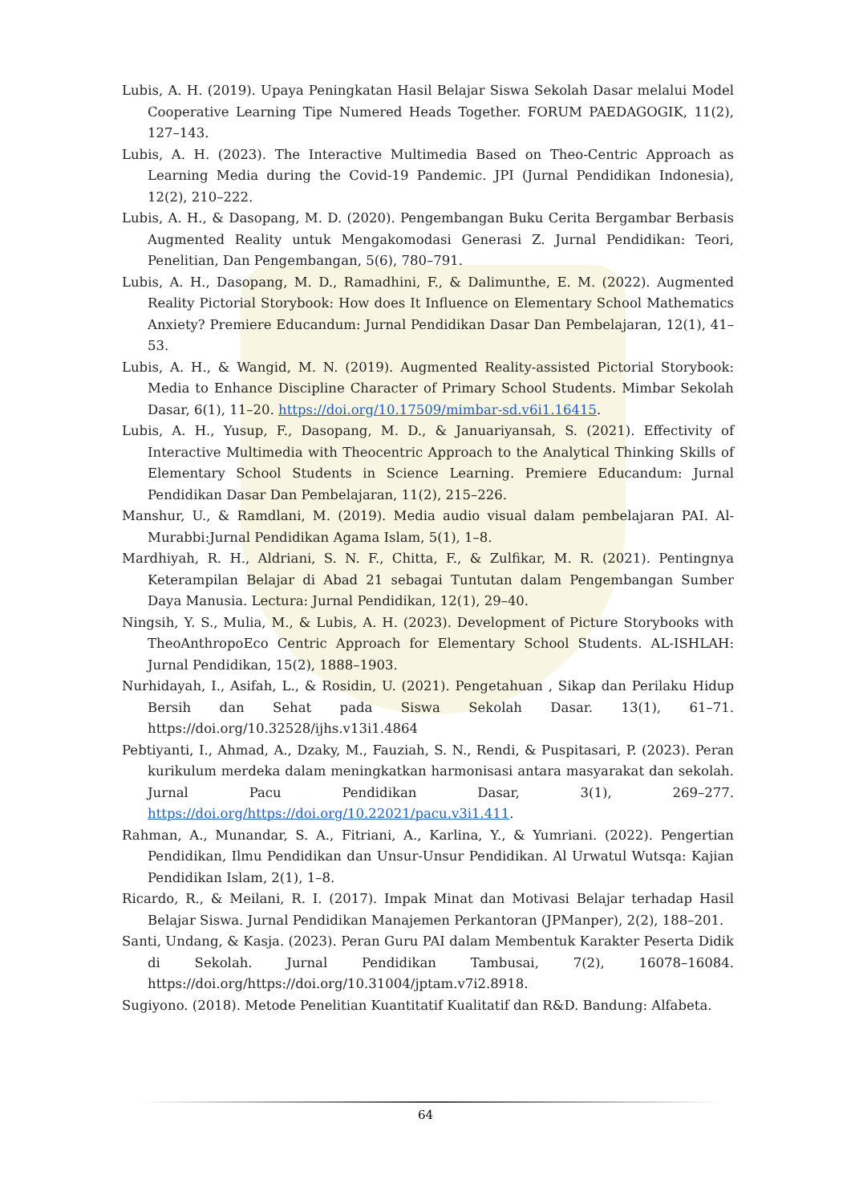Lubis, A. H. (2019). Upaya Peningkatan Hasil Belajar Siswa Sekolah Dasar melalui Model Cooperative Learning Tipe Numered Heads Together. FORUM PAEDAGOGIK, 11(2), 127–143.
Lubis, A. H. (2023). The Interactive Multimedia Based on Theo-Centric Approach as Learning Media during the Covid-19 Pandemic. JPI (Jurnal Pendidikan Indonesia), 12(2), 210–222.
Lubis, A. H., & Dasopang, M. D. (2020). Pengembangan Buku Cerita Bergambar Berbasis Augmented Reality untuk Mengakomodasi Generasi Z. Jurnal Pendidikan: Teori, Penelitian, Dan Pengembangan, 5(6), 780–791.
Lubis, A. H., Dasopang, M. D., Ramadhini, F., & Dalimunthe, E. M. (2022). Augmented Reality Pictorial Storybook: How does It Influence on Elementary School Mathematics Anxiety? Premiere Educandum: Jurnal Pendidikan Dasar Dan Pembelajaran, 12(1), 41–53.
Lubis, A. H., & Wangid, M. N. (2019). Augmented Reality-assisted Pictorial Storybook: Media to Enhance Discipline Character of Primary School Students. Mimbar Sekolah Dasar, 6(1), 11–20. https://doi.org/10.17509/mimbar-sd.v6i1.16415.
Lubis, A. H., Yusup, F., Dasopang, M. D., & Januariyansah, S. (2021). Effectivity of Interactive Multimedia with Theocentric Approach to the Analytical Thinking Skills of Elementary School Students in Science Learning. Premiere Educandum: Jurnal Pendidikan Dasar Dan Pembelajaran, 11(2), 215–226.
Manshur, U., & Ramdlani, M. (2019). Media audio visual dalam pembelajaran PAI. Al-Murabbi:Jurnal Pendidikan Agama Islam, 5(1), 1–8.
Mardhiyah, R. H., Aldriani, S. N. F., Chitta, F., & Zulfikar, M. R. (2021). Pentingnya Keterampilan Belajar di Abad 21 sebagai Tuntutan dalam Pengembangan Sumber Daya Manusia. Lectura: Jurnal Pendidikan, 12(1), 29–40.
Ningsih, Y. S., Mulia, M., & Lubis, A. H. (2023). Development of Picture Storybooks with TheoAnthropoEco Centric Approach for Elementary School Students. AL-ISHLAH: Jurnal Pendidikan, 15(2), 1888–1903.
Nurhidayah, I., Asifah, L., & Rosidin, U. (2021). Pengetahuan , Sikap dan Perilaku Hidup Bersih dan Sehat pada Siswa Sekolah Dasar. 13(1), 61–71. https://doi.org/10.32528/ijhs.v13i1.4864
Pebtiyanti, I., Ahmad, A., Dzaky, M., Fauziah, S. N., Rendi, & Puspitasari, P. (2023). Peran kurikulum merdeka dalam meningkatkan harmonisasi antara masyarakat dan sekolah. Jurnal Pacu Pendidikan Dasar, 3(1), 269–277. https://doi.org/https://doi.org/10.22021/pacu.v3i1.411.
Rahman, A., Munandar, S. A., Fitriani, A., Karlina, Y., & Yumriani. (2022). Pengertian Pendidikan, Ilmu Pendidikan dan Unsur-Unsur Pendidikan. Al Urwatul Wutsqa: Kajian Pendidikan Islam, 2(1), 1–8.
Ricardo, R., & Meilani, R. I. (2017). Impak Minat dan Motivasi Belajar terhadap Hasil Belajar Siswa. Jurnal Pendidikan Manajemen Perkantoran (JPManper), 2(2), 188–201.
Santi, Undang, & Kasja. (2023). Peran Guru PAI dalam Membentuk Karakter Peserta Didik di Sekolah. Jurnal Pendidikan Tambusai, 7(2), 16078–16084. https://doi.org/https://doi.org/10.31004/jptam.v7i2.8918.
Sugiyono. (2018). Metode Penelitian Kuantitatif Kualitatif dan R&D. Bandung: Alfabeta.
64